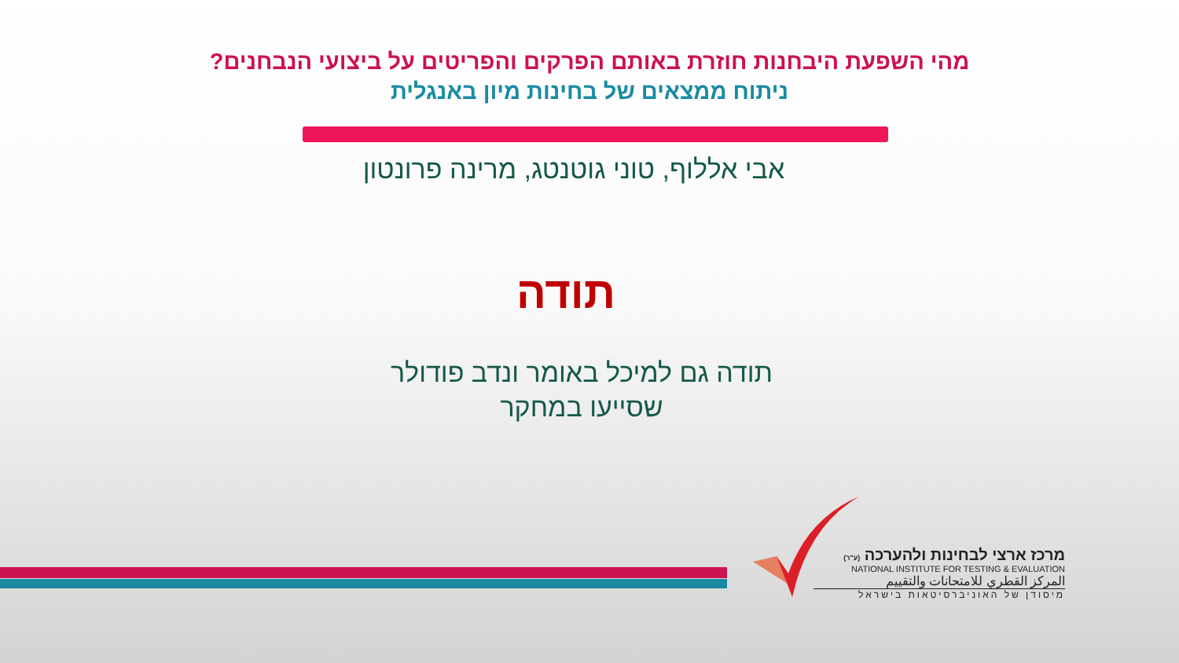מהי השפעת היבחנות חוזרת באותם הפרקים והפריטים על ביצועי הנבחנים?
ניתוח ממצאים של בחינות מיון באנגלית
אבי אללוף, טוני גוטנטג, מרינה פרונטון
תודה
תודה גם למיכל באומר ונדב פודולר
שסייעו במחקר
מרכז ארצי לבחינות ולהערכה (ע"ר)
NATIONAL INSTITUTE FOR TESTING & EVALUATION
المركز القطري للامتحانات والتقييم
מיסודן של האוניברסיטאות בישראל